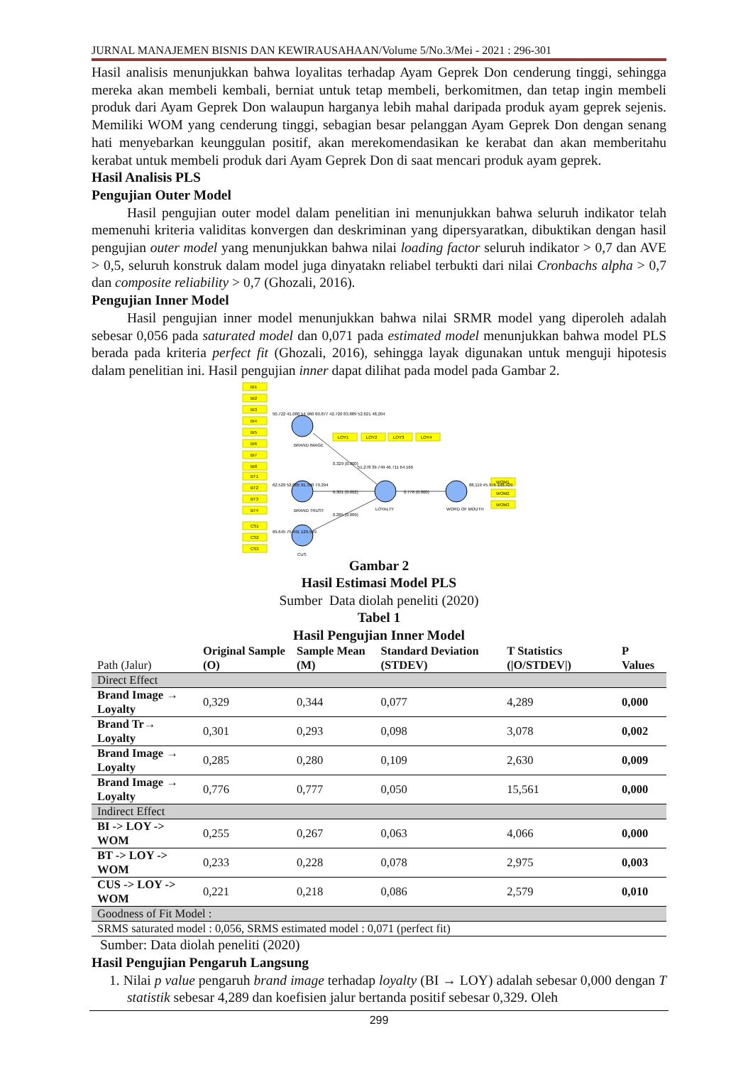JURNAL MANAJEMEN BISNIS DAN KEWIRAUSAHAAN/Volume 5/No.3/Mei - 2021 : 296-301
Hasil analisis menunjukkan bahwa loyalitas terhadap Ayam Geprek Don cenderung tinggi, sehingga mereka akan membeli kembali, berniat untuk tetap membeli, berkomitmen, dan tetap ingin membeli produk dari Ayam Geprek Don walaupun harganya lebih mahal daripada produk ayam geprek sejenis. Memiliki WOM yang cenderung tinggi, sebagian besar pelanggan Ayam Geprek Don dengan senang hati menyebarkan keunggulan positif, akan merekomendasikan ke kerabat dan akan memberitahu kerabat untuk membeli produk dari Ayam Geprek Don di saat mencari produk ayam geprek.
Hasil Analisis PLS
Pengujian Outer Model
Hasil pengujian outer model dalam penelitian ini menunjukkan bahwa seluruh indikator telah memenuhi kriteria validitas konvergen dan deskriminan yang dipersyaratkan, dibuktikan dengan hasil pengujian outer model yang menunjukkan bahwa nilai loading factor seluruh indikator > 0,7 dan AVE > 0,5, seluruh konstruk dalam model juga dinyatakn reliabel terbukti dari nilai Cronbachs alpha > 0,7 dan composite reliability > 0,7 (Ghozali, 2016).
Pengujian Inner Model
Hasil pengujian inner model menunjukkan bahwa nilai SRMR model yang diperoleh adalah sebesar 0,056 pada saturated model dan 0,071 pada estimated model menunjukkan bahwa model PLS berada pada kriteria perfect fit (Ghozali, 2016), sehingga layak digunakan untuk menguji hipotesis dalam penelitian ini. Hasil pengujian inner dapat dilihat pada model pada Gambar 2.
BI1
BI2
BI3
BI4
BI5
BI6
BI7
BI8
BT1
BT2
BT3
BT4
CS1
CS2
CS3
LOY1
LOY2
LOY3
LOY4
WOM1
WOM2
WOM3
BRAND IMAGE
BRAND TRUST
CUS
LOYALTY
WORD OF MOUTH
50.722 41.080 54.960 60.877 42.720 83.889 52.621 48.204
62.529 52.005 91.390 79.294
69.645 75.491 120.599
0.329 (0.000)
51.278 39.749 46.711 64.166
0.301 (0.002)
0.285 (0.009)
0.776 (0.000)
88.119 45.976 108.429
Gambar 2
Hasil Estimasi Model PLS
Sumber Data diolah peneliti (2020)
Tabel 1
Hasil Pengujian Inner Model
| Path (Jalur) | Original Sample (O) | Sample Mean (M) | Standard Deviation (STDEV) | T Statistics (/O/STDEV/) | P Values |
| --- | --- | --- | --- | --- | --- |
| Direct Effect | | | | | |
| Brand Image → Loyalty | 0,329 | 0,344 | 0,077 | 4,289 | 0,000 |
| Brand Tr→ Loyalty | 0,301 | 0,293 | 0,098 | 3,078 | 0,002 |
| Brand Image → Loyalty | 0,285 | 0,280 | 0,109 | 2,630 | 0,009 |
| Brand Image → Loyalty | 0,776 | 0,777 | 0,050 | 15,561 | 0,000 |
| Indirect Effect | | | | | |
| BI -> LOY -> WOM | 0,255 | 0,267 | 0,063 | 4,066 | 0,000 |
| BT -> LOY -> WOM | 0,233 | 0,228 | 0,078 | 2,975 | 0,003 |
| CUS -> LOY -> WOM | 0,221 | 0,218 | 0,086 | 2,579 | 0,010 |
| Goodness of Fit Model : | | | | | |
| SRMS saturated model : 0,056, SRMS estimated model : 0,071 (perfect fit) | | | | | |
Sumber: Data diolah peneliti (2020)
Hasil Pengujian Pengaruh Langsung
1. Nilai p value pengaruh brand image terhadap loyalty (BI → LOY) adalah sebesar 0,000 dengan T statistik sebesar 4,289 dan koefisien jalur bertanda positif sebesar 0,329. Oleh
299